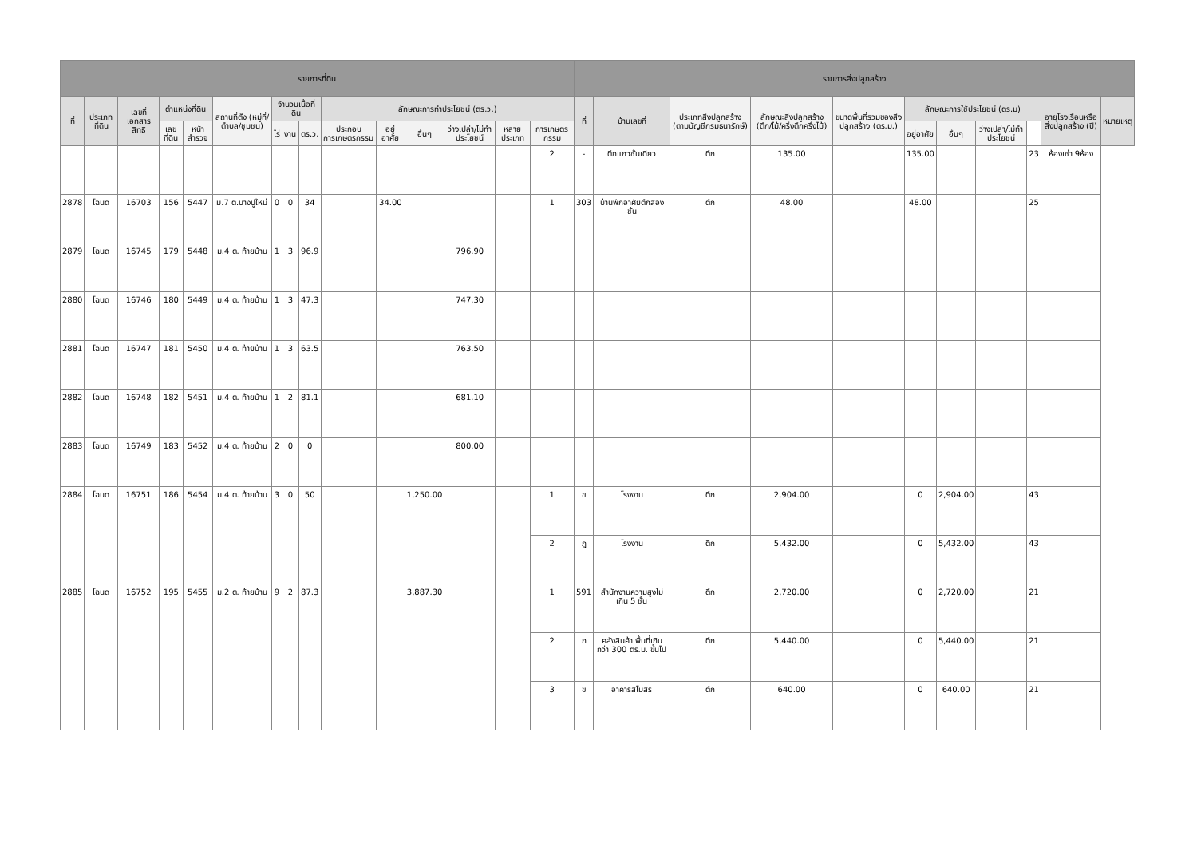| รายการที่ดิน | | | | | | | | | | | | | | | รายการสิ่งปลูกสร้าง | | | | | | | | | | |
| --- | --- | --- | --- | --- | --- | --- | --- | --- | --- | --- | --- | --- | --- | --- | --- | --- | --- | --- | --- | --- | --- | --- | --- | --- | --- |
| ที่ | ประเภทที่ดิน | เลขที่เอกสารสิทธิ | ตำแหน่งที่ดิน | | สถานที่ตั้ง (หมู่ที่/ตำบล/ชุมชน) | จำนวนเนื้อที่ดิน | | | ลักษณะการทำประโยชน์ (ตร.ว.) | | | | | | ที่ | บ้านเลขที่ | ประเภทสิ่งปลูกสร้าง (ตามบัญชีกรมธนารักษ์) | ลักษณะสิ่งปลูกสร้าง (ตึก/ไม้/ครึ่งตึกครึ่งไม้) | ขนาดพื้นที่รวมของสิ่งปลูกสร้าง (ตร.ม.) | ลักษณะการใช้ประโยชน์ (ตร.ม) | | | | อายุโรงเรือนหรือสิ่งปลูกสร้าง (ปี) | หมายเหตุ |
| | | | เลขที่ดิน | หน้าสำรวจ | | ไร่ | งาน | ตร.ว. | ประกอบการเกษตรกรรม | อยู่อาศัย | อื่นๆ | ว่างเปล่า/ไม่ทำประโยชน์ | หลายประเภท | การเกษตรกรรม | | | | | | อยู่อาศัย | อื่นๆ | ว่างเปล่า/ไม่ทำประโยชน์ | | | |
| | | | | | | | | | | | | | | 2 | - | ตึกแถวชั้นเดียว | ตึก | 135.00 | | 135.00 | | | 23 | ห้องเช่า 9ห้อง | |
| 2878 | โฉนด | 16703 | 156 | 5447 | ม.7 ต.บางปูใหม่ | 0 | 0 | 34 | | 34.00 | | | | 1 | 303 | บ้านพักอาศัยตึกสองชั้น | ตึก | 48.00 | | 48.00 | | | 25 | | |
| 2879 | โฉนด | 16745 | 179 | 5448 | ม.4 ต. ท้ายบ้าน | 1 | 3 | 96.9 | | | | 796.90 | | | | | | | | | | | | | |
| 2880 | โฉนด | 16746 | 180 | 5449 | ม.4 ต. ท้ายบ้าน | 1 | 3 | 47.3 | | | | 747.30 | | | | | | | | | | | | | |
| 2881 | โฉนด | 16747 | 181 | 5450 | ม.4 ต. ท้ายบ้าน | 1 | 3 | 63.5 | | | | 763.50 | | | | | | | | | | | | | |
| 2882 | โฉนด | 16748 | 182 | 5451 | ม.4 ต. ท้ายบ้าน | 1 | 2 | 81.1 | | | | 681.10 | | | | | | | | | | | | | |
| 2883 | โฉนด | 16749 | 183 | 5452 | ม.4 ต. ท้ายบ้าน | 2 | 0 | 0 | | | | 800.00 | | | | | | | | | | | | | |
| 2884 | โฉนด | 16751 | 186 | 5454 | ม.4 ต. ท้ายบ้าน | 3 | 0 | 50 | | | 1,250.00 | | | 1 | ข | โรงงาน | ตึก | 2,904.00 | | 0 | 2,904.00 | | 43 | | |
| | | | | | | | | | | | | | | 2 | ฎ | โรงงาน | ตึก | 5,432.00 | | 0 | 5,432.00 | | 43 | | |
| 2885 | โฉนด | 16752 | 195 | 5455 | ม.2 ต. ท้ายบ้าน | 9 | 2 | 87.3 | | | 3,887.30 | | | 1 | 591 | สำนักงานความสูงไม่เกิน 5 ชั้น | ตึก | 2,720.00 | | 0 | 2,720.00 | | 21 | | |
| | | | | | | | | | | | | | | 2 | ก | คลังสินค้า พื้นที่เกินกว่า 300 ตร.ม. ขึ้นไป | ตึก | 5,440.00 | | 0 | 5,440.00 | | 21 | | |
| | | | | | | | | | | | | | | 3 | ข | อาคารสโมสร | ตึก | 640.00 | | 0 | 640.00 | | 21 | | |